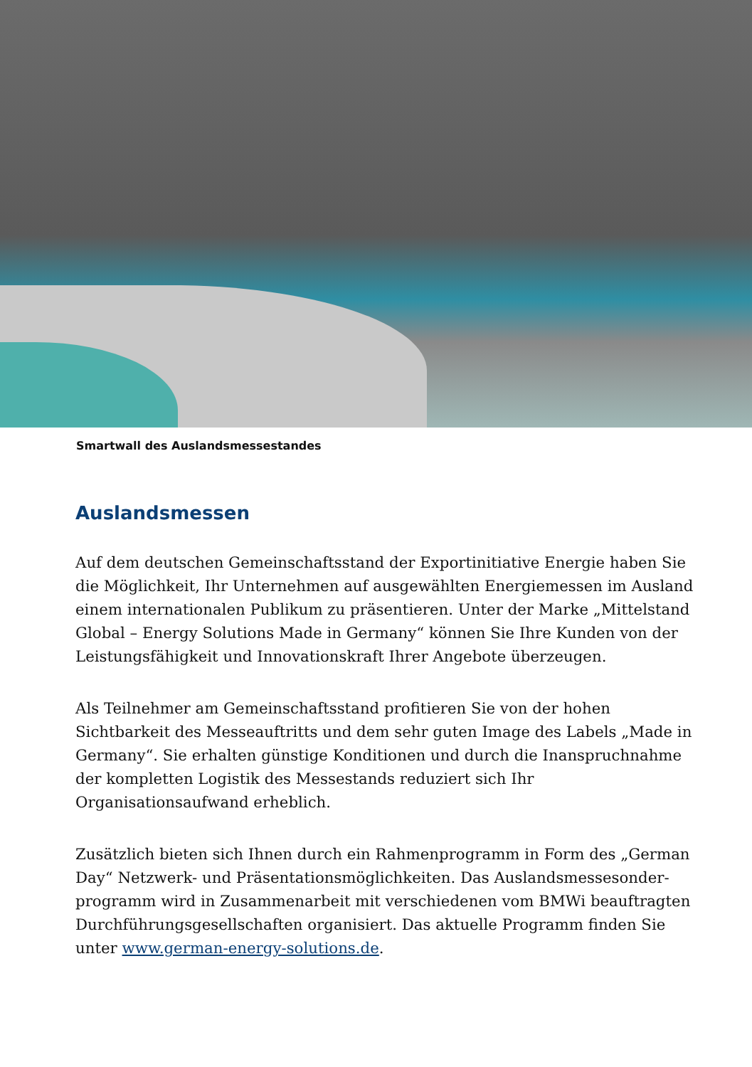Smartwall des Auslandsmessestandes
Auslandsmessen
Auf dem deutschen Gemeinschaftsstand der Exportinitiative Energie haben Sie die Möglichkeit, Ihr Unternehmen auf ausgewählten Energiemessen im Ausland einem internationalen Publikum zu präsentieren. Unter der Marke „Mittelstand Global – Energy Solutions Made in Germany“ können Sie Ihre Kunden von der Leistungsfähigkeit und Innovationskraft Ihrer Angebote überzeugen.
Als Teilnehmer am Gemeinschaftsstand profitieren Sie von der hohen Sichtbarkeit des Messeauftritts und dem sehr guten Image des Labels „Made in Germany“. Sie erhalten günstige Konditionen und durch die Inanspruchnahme der komplet­ten Logistik des Messestands reduziert sich Ihr Organisationsaufwand erheblich.
Zusätzlich bieten sich Ihnen durch ein Rahmenprogramm in Form des „German Day“ Netzwerk- und Präsentationsmöglichkeiten. Das Auslandsmessesonder­programm wird in Zusammenarbeit mit verschiedenen vom BMWi beauftrag­ten Durchführungsgesellschaften organisiert. Das aktuelle Programm finden Sie unter www.german-energy-solutions.de.